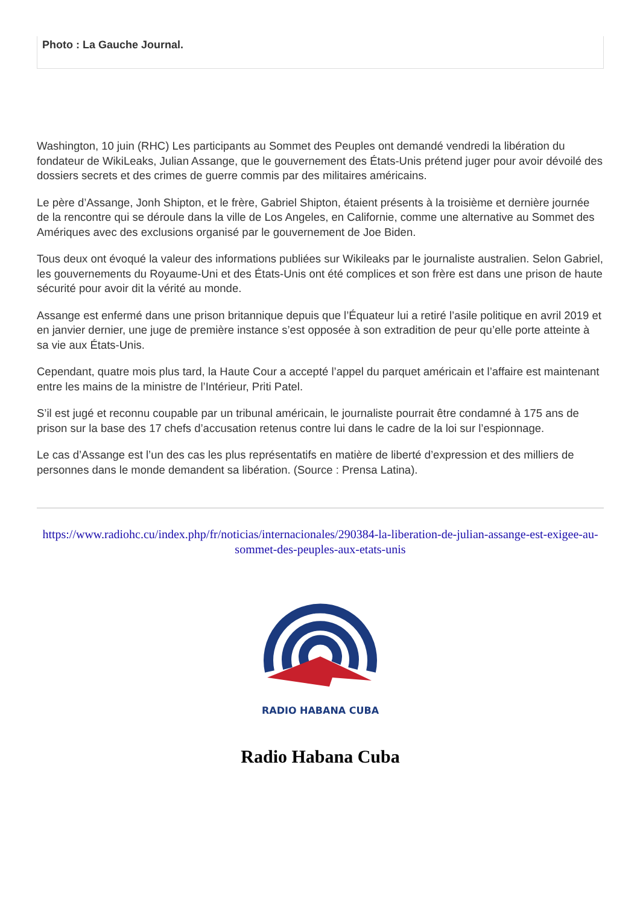Photo : La Gauche Journal.
Washington, 10 juin (RHC) Les participants au Sommet des Peuples ont demandé vendredi la libération du fondateur de WikiLeaks, Julian Assange, que le gouvernement des États-Unis prétend juger pour avoir dévoilé des dossiers secrets et des crimes de guerre commis par des militaires américains.
Le père d’Assange, Jonh Shipton, et le frère, Gabriel Shipton, étaient présents à la troisième et dernière journée de la rencontre qui se déroule dans la ville de Los Angeles, en Californie, comme une alternative au Sommet des Amériques avec des exclusions organisé par le gouvernement de Joe Biden.
Tous deux ont évoqué la valeur des informations publiées sur Wikileaks par le journaliste australien. Selon Gabriel, les gouvernements du Royaume-Uni et des États-Unis ont été complices et son frère est dans une prison de haute sécurité pour avoir dit la vérité au monde.
Assange est enfermé dans une prison britannique depuis que l’Équateur lui a retiré l’asile politique en avril 2019 et en janvier dernier, une juge de première instance s’est opposée à son extradition de peur qu’elle porte atteinte à sa vie aux États-Unis.
Cependant, quatre mois plus tard, la Haute Cour a accepté l’appel du parquet américain et l’affaire est maintenant entre les mains de la ministre de l’Intérieur, Priti Patel.
S’il est jugé et reconnu coupable par un tribunal américain, le journaliste pourrait être condamné à 175 ans de prison sur la base des 17 chefs d’accusation retenus contre lui dans le cadre de la loi sur l’espionnage.
Le cas d’Assange est l’un des cas les plus représentatifs en matière de liberté d’expression et des milliers de personnes dans le monde demandent sa libération. (Source : Prensa Latina).
https://www.radiohc.cu/index.php/fr/noticias/internacionales/290384-la-liberation-de-julian-assange-est-exigee-au-sommet-des-peuples-aux-etats-unis
RADIO HABANA CUBA
Radio Habana Cuba